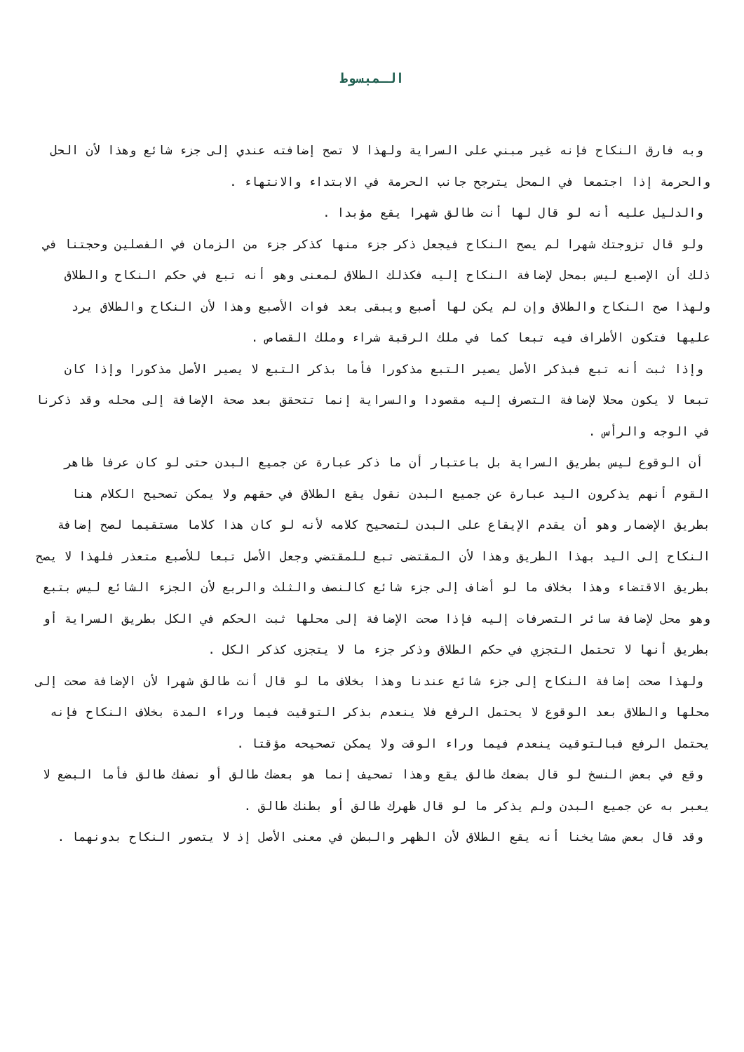الـمبسوط
وبه فارق النكاح فإنه غير مبني على السراية ولهذا لا تصح إضافته عندي إلى جزء شائع وهذا لأن الحل والحرمة إذا اجتمعا في المحل يترجح جانب الحرمة في الابتداء والانتهاء .
والدليل عليه أنه لو قال لها أنت طالق شهرا يقع مؤبدا .
ولو قال تزوجتك شهرا لم يصح النكاح فيجعل ذكر جزء منها كذكر جزء من الزمان في الفصلين وحجتنا في ذلك أن الإصبع ليس بمحل لإضافة النكاح إليه فكذلك الطلاق لمعنى وهو أنه تبع في حكم النكاح والطلاق ولهذا صح النكاح والطلاق وإن لم يكن لها أصبع ويبقى بعد فوات الأصبع وهذا لأن النكاح والطلاق يرد عليها فتكون الأطراف فيه تبعا كما في ملك الرقبة شراء وملك القصاص .
وإذا ثبت أنه تبع فبذكر الأصل يصير التبع مذكورا فأما بذكر التبع لا يصير الأصل مذكورا وإذا كان تبعا لا يكون محلا لإضافة التصرف إليه مقصودا والسراية إنما تتحقق بعد صحة الإضافة إلى محله وقد ذكرنا في الوجه والرأس .
أن الوقوع ليس بطريق السراية بل باعتبار أن ما ذكر عبارة عن جميع البدن حتى لو كان عرفا ظاهر القوم أنهم يذكرون اليد عبارة عن جميع البدن نقول يقع الطلاق في حقهم ولا يمكن تصحيح الكلام هنا بطريق الإضمار وهو أن يقدم الإيقاع على البدن لتصحيح كلامه لأنه لو كان هذا كلاما مستقيما لصح إضافة النكاح إلى اليد بهذا الطريق وهذا لأن المقتضى تبع للمقتضي وجعل الأصل تبعا للأصبع متعذر فلهذا لا يصح بطريق الاقتضاء وهذا بخلاف ما لو أضاف إلى جزء شائع كالنصف والثلث والربع لأن الجزء الشائع ليس بتبع وهو محل لإضافة سائر التصرفات إليه فإذا صحت الإضافة إلى محلها ثبت الحكم في الكل بطريق السراية أو بطريق أنها لا تحتمل التجزي في حكم الطلاق وذكر جزء ما لا يتجزى كذكر الكل .
ولهذا صحت إضافة النكاح إلى جزء شائع عندنا وهذا بخلاف ما لو قال أنت طالق شهرا لأن الإضافة صحت إلى محلها والطلاق بعد الوقوع لا يحتمل الرفع فلا ينعدم بذكر التوقيت فيما وراء المدة بخلاف النكاح فإنه يحتمل الرفع فبالتوقيت ينعدم فيما وراء الوقت ولا يمكن تصحيحه مؤقتا .
وقع في بعض النسخ لو قال بضعك طالق يقع وهذا تصحيف إنما هو بعضك طالق أو نصفك طالق فأما البضع لا يعبر به عن جميع البدن ولم يذكر ما لو قال ظهرك طالق أو بطنك طالق .
وقد قال بعض مشايخنا أنه يقع الطلاق لأن الظهر والبطن في معنى الأصل إذ لا يتصور النكاح بدونهما .